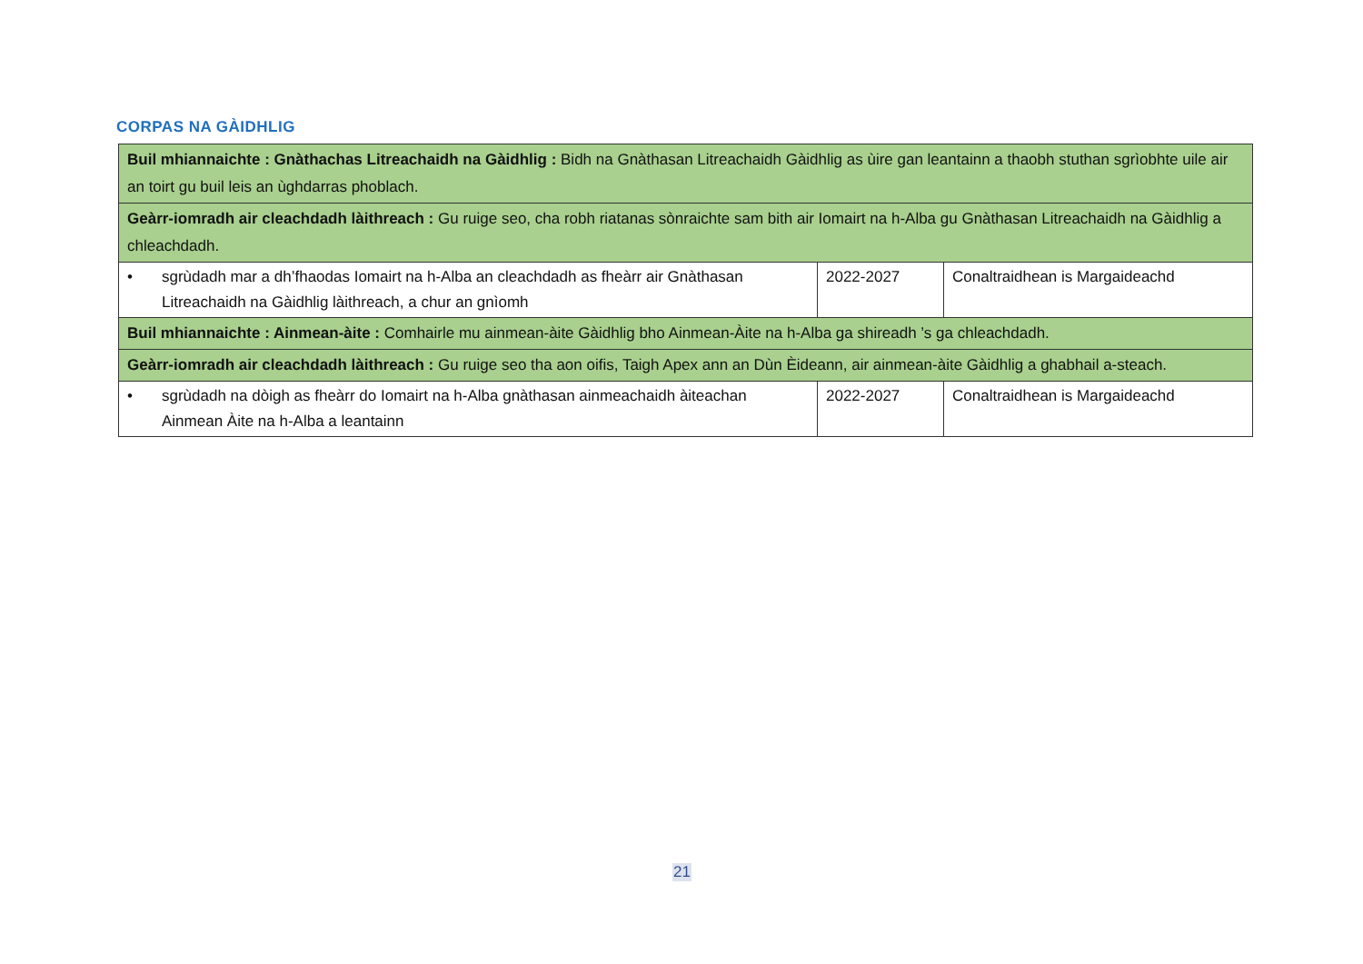CORPAS NA GÀIDHLIG
| Buil mhiannaichte : Gnàthachas Litreachaidh na Gàidhlig : Bidh na Gnàthasan Litreachaidh Gàidhlig as ùire gan leantainn a thaobh stuthan sgrìobhte uile air an toirt gu buil leis an ùghdarras phoblach. | | |
| Geàrr-iomradh air cleachdadh làithreach : Gu ruige seo, cha robh riatanas sònraichte sam bith air Iomairt na h-Alba gu Gnàthasan Litreachaidh na Gàidhlig a chleachdadh. | | |
| • sgrùdadh mar a dh’fhaodas Iomairt na h-Alba an cleachdadh as fheàrr air Gnàthasan Litreachaidh na Gàidhlig làithreach, a chur an gnìomh | 2022-2027 | Conaltraidhean is Margaideachd |
| Buil mhiannaichte : Ainmean-àite : Comhairle mu ainmean-àite Gàidhlig bho Ainmean-Àite na h-Alba ga shireadh ’s ga chleachdadh. | | |
| Geàrr-iomradh air cleachdadh làithreach : Gu ruige seo tha aon oifis, Taigh Apex ann an Dùn Èideann, air ainmean-àite Gàidhlig a ghabhail a-steach. | | |
| • sgrùdadh na dòigh as fheàrr do Iomairt na h-Alba gnàthasan ainmeachaidh àiteachan Ainmean Àite na h-Alba a leantainn | 2022-2027 | Conaltraidhean is Margaideachd |
21